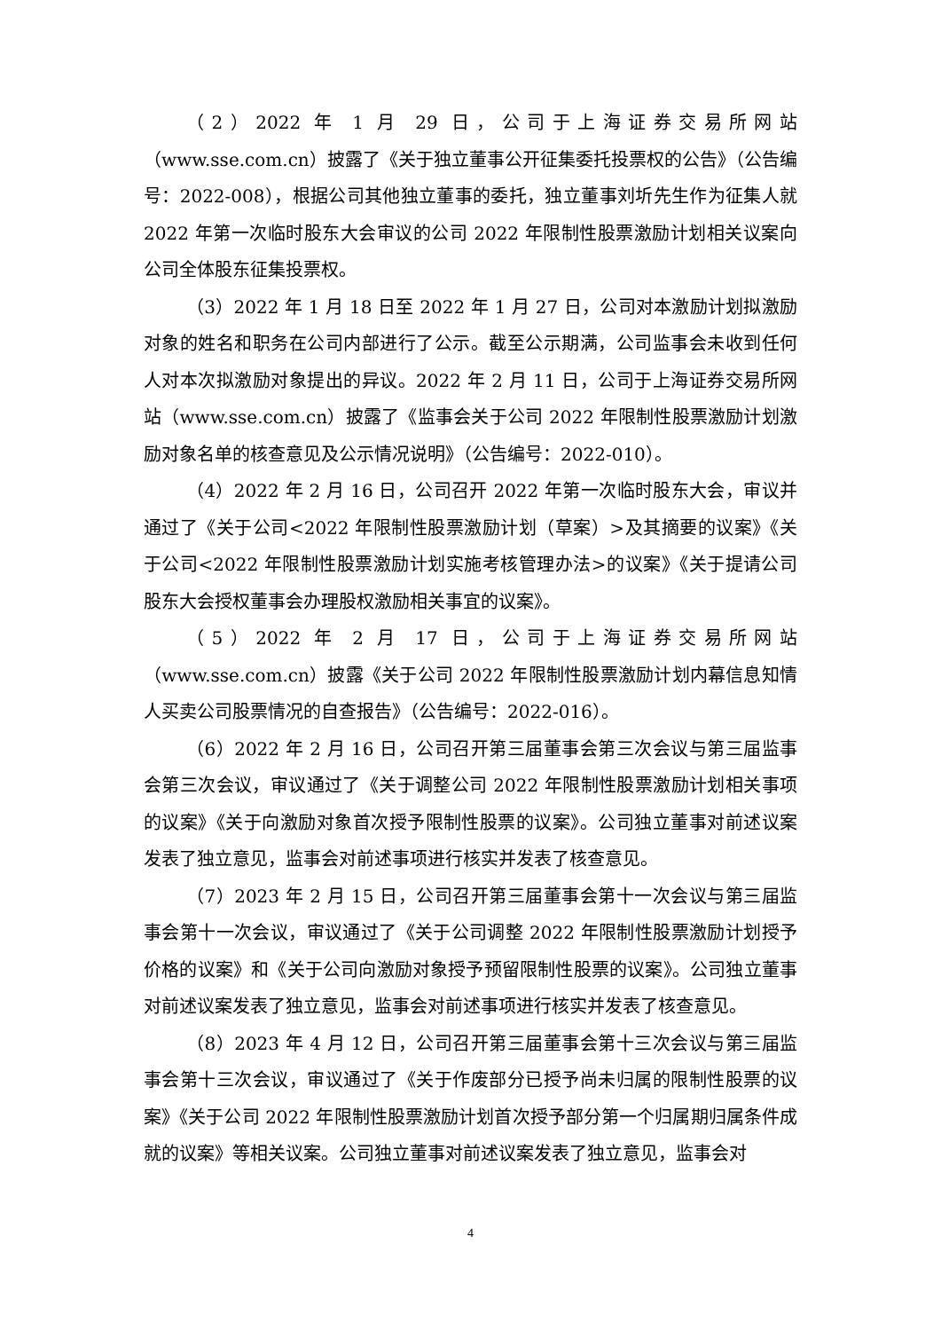（2）2022 年 1 月 29 日，公司于上海证券交易所网站（www.sse.com.cn）披露了《关于独立董事公开征集委托投票权的公告》（公告编号：2022-008），根据公司其他独立董事的委托，独立董事刘圻先生作为征集人就 2022 年第一次临时股东大会审议的公司 2022 年限制性股票激励计划相关议案向公司全体股东征集投票权。
（3）2022 年 1 月 18 日至 2022 年 1 月 27 日，公司对本激励计划拟激励对象的姓名和职务在公司内部进行了公示。截至公示期满，公司监事会未收到任何人对本次拟激励对象提出的异议。2022 年 2 月 11 日，公司于上海证券交易所网站（www.sse.com.cn）披露了《监事会关于公司 2022 年限制性股票激励计划激励对象名单的核查意见及公示情况说明》（公告编号：2022-010）。
（4）2022 年 2 月 16 日，公司召开 2022 年第一次临时股东大会，审议并通过了《关于公司<2022 年限制性股票激励计划（草案）>及其摘要的议案》《关于公司<2022 年限制性股票激励计划实施考核管理办法>的议案》《关于提请公司股东大会授权董事会办理股权激励相关事宜的议案》。
（5）2022 年 2 月 17 日，公司于上海证券交易所网站（www.sse.com.cn）披露《关于公司 2022 年限制性股票激励计划内幕信息知情人买卖公司股票情况的自查报告》（公告编号：2022-016）。
（6）2022 年 2 月 16 日，公司召开第三届董事会第三次会议与第三届监事会第三次会议，审议通过了《关于调整公司 2022 年限制性股票激励计划相关事项的议案》《关于向激励对象首次授予限制性股票的议案》。公司独立董事对前述议案发表了独立意见，监事会对前述事项进行核实并发表了核查意见。
（7）2023 年 2 月 15 日，公司召开第三届董事会第十一次会议与第三届监事会第十一次会议，审议通过了《关于公司调整 2022 年限制性股票激励计划授予价格的议案》和《关于公司向激励对象授予预留限制性股票的议案》。公司独立董事对前述议案发表了独立意见，监事会对前述事项进行核实并发表了核查意见。
（8）2023 年 4 月 12 日，公司召开第三届董事会第十三次会议与第三届监事会第十三次会议，审议通过了《关于作废部分已授予尚未归属的限制性股票的议案》《关于公司 2022 年限制性股票激励计划首次授予部分第一个归属期归属条件成就的议案》等相关议案。公司独立董事对前述议案发表了独立意见，监事会对
4